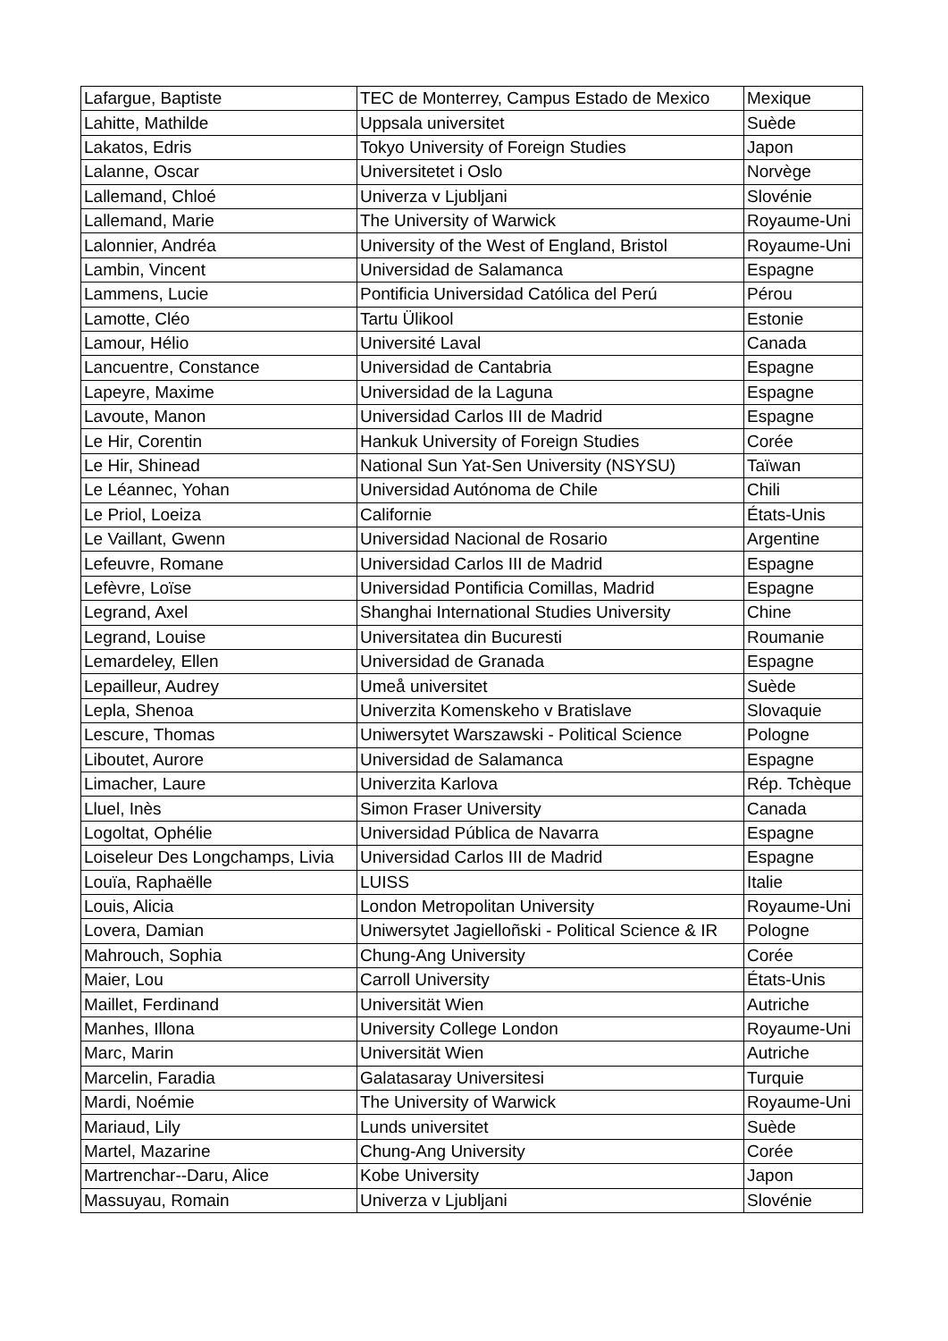| Lafargue, Baptiste | TEC de Monterrey, Campus Estado de Mexico | Mexique |
| Lahitte, Mathilde | Uppsala universitet | Suède |
| Lakatos, Edris | Tokyo University of Foreign Studies | Japon |
| Lalanne, Oscar | Universitetet i Oslo | Norvège |
| Lallemand, Chloé | Univerza v Ljubljani | Slovénie |
| Lallemand, Marie | The University of Warwick | Royaume-Uni |
| Lalonnier, Andréa | University of the West of England, Bristol | Royaume-Uni |
| Lambin, Vincent | Universidad de Salamanca | Espagne |
| Lammens, Lucie | Pontificia Universidad Católica del Perú | Pérou |
| Lamotte, Cléo | Tartu Ülikool | Estonie |
| Lamour, Hélio | Université Laval | Canada |
| Lancuentre, Constance | Universidad de Cantabria | Espagne |
| Lapeyre, Maxime | Universidad de la Laguna | Espagne |
| Lavoute, Manon | Universidad Carlos III de Madrid | Espagne |
| Le Hir, Corentin | Hankuk University of Foreign Studies | Corée |
| Le Hir, Shinead | National Sun Yat-Sen University (NSYSU) | Taïwan |
| Le Léannec, Yohan | Universidad Autónoma de Chile | Chili |
| Le Priol, Loeiza | Californie | États-Unis |
| Le Vaillant, Gwenn | Universidad Nacional de Rosario | Argentine |
| Lefeuvre, Romane | Universidad Carlos III de Madrid | Espagne |
| Lefèvre, Loïse | Universidad Pontificia Comillas, Madrid | Espagne |
| Legrand, Axel | Shanghai International Studies University | Chine |
| Legrand, Louise | Universitatea din Bucuresti | Roumanie |
| Lemardeley, Ellen | Universidad de Granada | Espagne |
| Lepailleur, Audrey | Umeå universitet | Suède |
| Lepla, Shenoa | Univerzita Komenskeho v Bratislave | Slovaquie |
| Lescure, Thomas | Uniwersytet Warszawski - Political Science | Pologne |
| Liboutet, Aurore | Universidad de Salamanca | Espagne |
| Limacher, Laure | Univerzita Karlova | Rép. Tchèque |
| Lluel, Inès | Simon Fraser University | Canada |
| Logoltat, Ophélie | Universidad Pública de Navarra | Espagne |
| Loiseleur Des Longchamps, Livia | Universidad Carlos III de Madrid | Espagne |
| Louïa, Raphaëlle | LUISS | Italie |
| Louis, Alicia | London Metropolitan University | Royaume-Uni |
| Lovera, Damian | Uniwersytet Jagielloñski - Political Science & IR | Pologne |
| Mahrouch, Sophia | Chung-Ang University | Corée |
| Maier, Lou | Carroll University | États-Unis |
| Maillet, Ferdinand | Universität Wien | Autriche |
| Manhes, Illona | University College London | Royaume-Uni |
| Marc, Marin | Universität Wien | Autriche |
| Marcelin, Faradia | Galatasaray Universitesi | Turquie |
| Mardi, Noémie | The University of Warwick | Royaume-Uni |
| Mariaud, Lily | Lunds universitet | Suède |
| Martel, Mazarine | Chung-Ang University | Corée |
| Martrenchar--Daru, Alice | Kobe University | Japon |
| Massuyau, Romain | Univerza v Ljubljani | Slovénie |